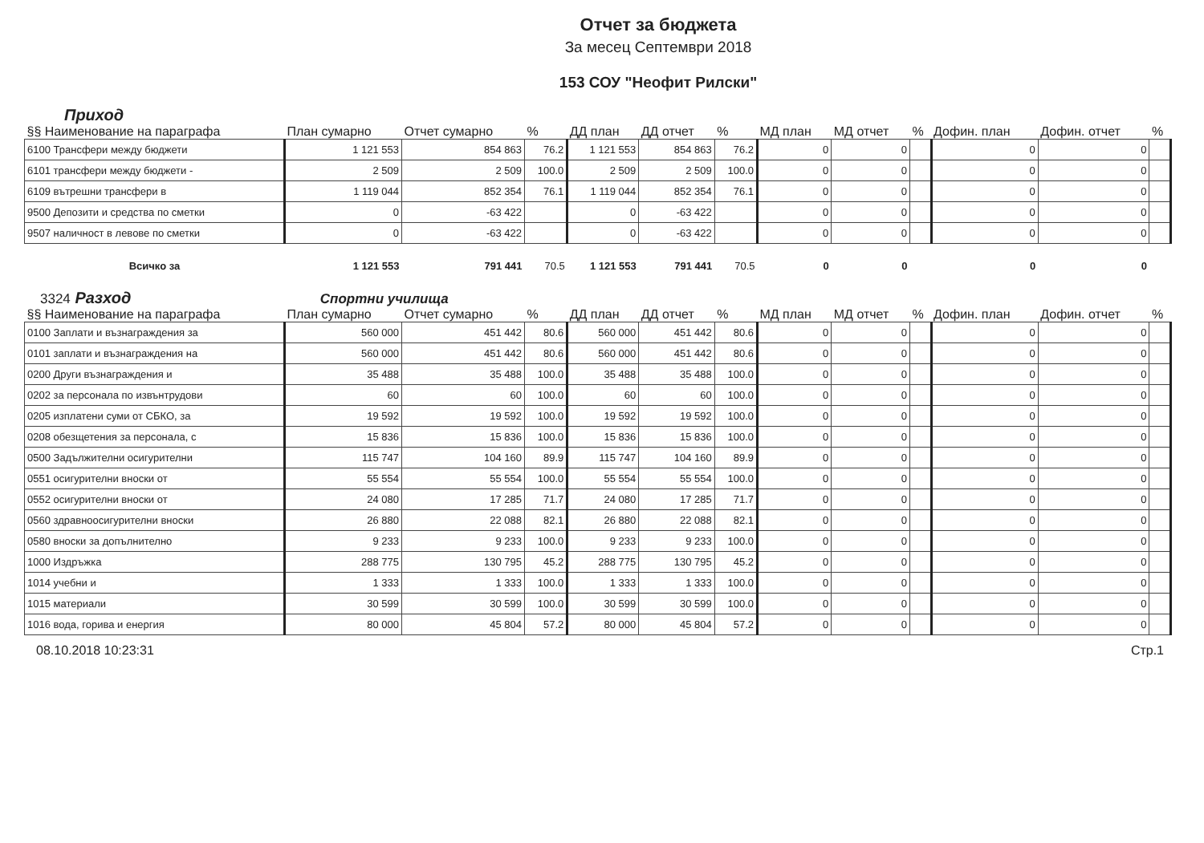Отчет за бюджета
За месец Септември 2018
153 СОУ "Неофит Рилски"
Приход
| §§ Наименование на параграфа | План сумарно | Отчет сумарно | % | ДД план | ДД отчет | % | МД план | МД отчет | % | Дофин. план | Дофин. отчет | % |
| --- | --- | --- | --- | --- | --- | --- | --- | --- | --- | --- | --- | --- |
| 6100 Трансфери между бюджети | 1 121 553 | 854 863 | 76.2 | 1 121 553 | 854 863 | 76.2 | 0 | 0 | | 0 | 0 | |
| 6101 трансфери между бюджети - | 2 509 | 2 509 | 100.0 | 2 509 | 2 509 | 100.0 | 0 | 0 | | 0 | 0 | |
| 6109 вътрешни трансфери в | 1 119 044 | 852 354 | 76.1 | 1 119 044 | 852 354 | 76.1 | 0 | 0 | | 0 | 0 | |
| 9500 Депозити и средства по сметки | 0 | -63 422 | | 0 | -63 422 | | 0 | 0 | | 0 | 0 | |
| 9507 наличност в левове по сметки | 0 | -63 422 | | 0 | -63 422 | | 0 | 0 | | 0 | 0 | |
| Всичко за | 1 121 553 | 791 441 | 70.5 | 1 121 553 | 791 441 | 70.5 | 0 | 0 | | 0 | 0 | |
3324 Разход Спортни училища
| §§ Наименование на параграфа | План сумарно | Отчет сумарно | % | ДД план | ДД отчет | % | МД план | МД отчет | % | Дофин. план | Дофин. отчет | % |
| --- | --- | --- | --- | --- | --- | --- | --- | --- | --- | --- | --- | --- |
| 0100 Заплати и възнаграждения за | 560 000 | 451 442 | 80.6 | 560 000 | 451 442 | 80.6 | 0 | 0 | | 0 | 0 | |
| 0101 заплати и възнаграждения на | 560 000 | 451 442 | 80.6 | 560 000 | 451 442 | 80.6 | 0 | 0 | | 0 | 0 | |
| 0200 Други възнаграждения и | 35 488 | 35 488 | 100.0 | 35 488 | 35 488 | 100.0 | 0 | 0 | | 0 | 0 | |
| 0202 за персонала по извънтрудови | 60 | 60 | 100.0 | 60 | 60 | 100.0 | 0 | 0 | | 0 | 0 | |
| 0205 изплатени суми от СБКО, за | 19 592 | 19 592 | 100.0 | 19 592 | 19 592 | 100.0 | 0 | 0 | | 0 | 0 | |
| 0208 обезщетения за персонала, с | 15 836 | 15 836 | 100.0 | 15 836 | 15 836 | 100.0 | 0 | 0 | | 0 | 0 | |
| 0500 Задължителни осигурителни | 115 747 | 104 160 | 89.9 | 115 747 | 104 160 | 89.9 | 0 | 0 | | 0 | 0 | |
| 0551 осигурителни вноски от | 55 554 | 55 554 | 100.0 | 55 554 | 55 554 | 100.0 | 0 | 0 | | 0 | 0 | |
| 0552 осигурителни вноски от | 24 080 | 17 285 | 71.7 | 24 080 | 17 285 | 71.7 | 0 | 0 | | 0 | 0 | |
| 0560 здравноосигурителни вноски | 26 880 | 22 088 | 82.1 | 26 880 | 22 088 | 82.1 | 0 | 0 | | 0 | 0 | |
| 0580 вноски за допълнително | 9 233 | 9 233 | 100.0 | 9 233 | 9 233 | 100.0 | 0 | 0 | | 0 | 0 | |
| 1000 Издръжка | 288 775 | 130 795 | 45.2 | 288 775 | 130 795 | 45.2 | 0 | 0 | | 0 | 0 | |
| 1014 учебни и | 1 333 | 1 333 | 100.0 | 1 333 | 1 333 | 100.0 | 0 | 0 | | 0 | 0 | |
| 1015 материали | 30 599 | 30 599 | 100.0 | 30 599 | 30 599 | 100.0 | 0 | 0 | | 0 | 0 | |
| 1016 вода, горива и енергия | 80 000 | 45 804 | 57.2 | 80 000 | 45 804 | 57.2 | 0 | 0 | | 0 | 0 | |
08.10.2018 10:23:31 Стр.1